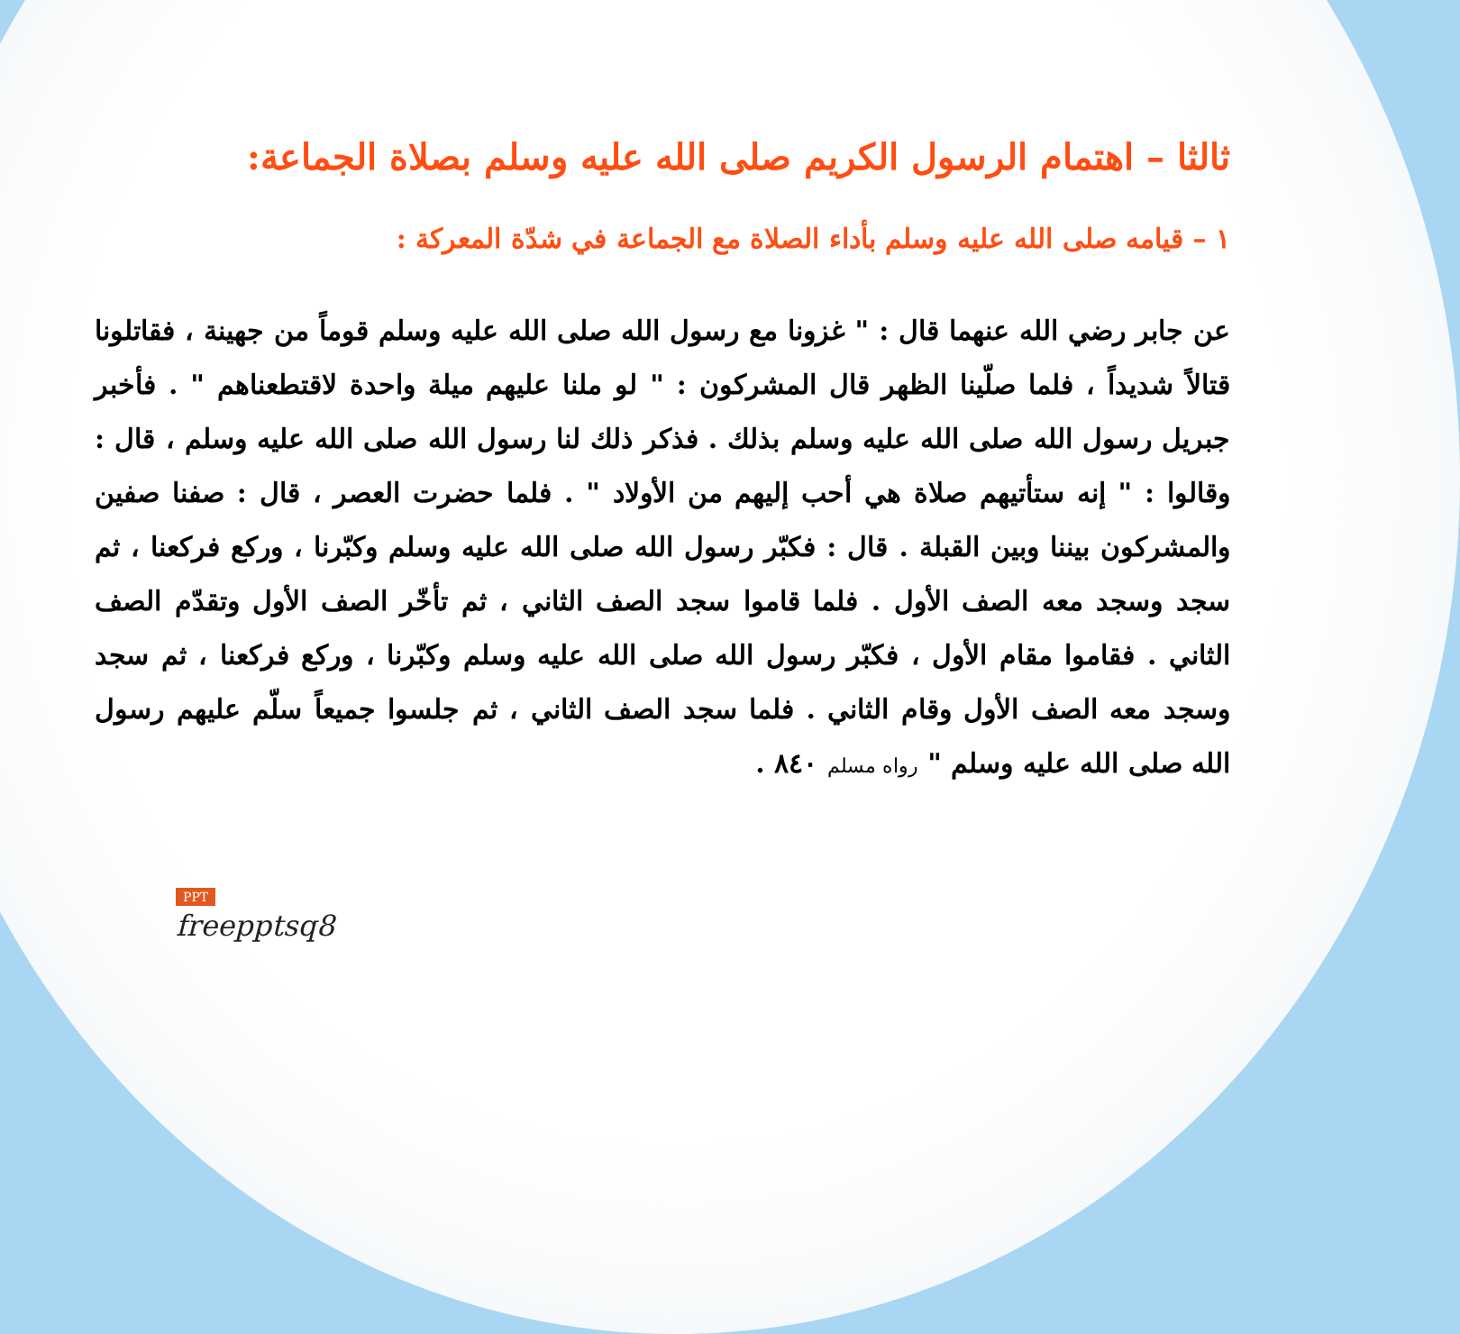ثالثا – اهتمام الرسول الكريم صلى الله عليه وسلم بصلاة الجماعة:
١ – قيامه صلى الله عليه وسلم بأداء الصلاة مع الجماعة في شدّة المعركة :
عن جابر رضي الله عنهما قال : " غزونا مع رسول الله صلى الله عليه وسلم قوماً من جهينة ، فقاتلونا قتالاً شديداً ، فلما صلّينا الظهر قال المشركون : " لو ملنا عليهم ميلة واحدة لاقتطعناهم " . فأخبر جبريل رسول الله صلى الله عليه وسلم بذلك . فذكر ذلك لنا رسول الله صلى الله عليه وسلم ، قال : وقالوا : " إنه ستأتيهم صلاة هي أحب إليهم من الأولاد " . فلما حضرت العصر ، قال : صفنا صفين والمشركون بيننا وبين القبلة . قال : فكبّر رسول الله صلى الله عليه وسلم وكبّرنا ، وركع فركعنا ، ثم سجد وسجد معه الصف الأول . فلما قاموا سجد الصف الثاني ، ثم تأخّر الصف الأول وتقدّم الصف الثاني . فقاموا مقام الأول ، فكبّر رسول الله صلى الله عليه وسلم وكبّرنا ، وركع فركعنا ، ثم سجد وسجد معه الصف الأول وقام الثاني . فلما سجد الصف الثاني ، ثم جلسوا جميعاً سلّم عليهم رسول الله صلى الله عليه وسلم " رواه مسلم ٨٤٠ .
PPT
freepptsq8